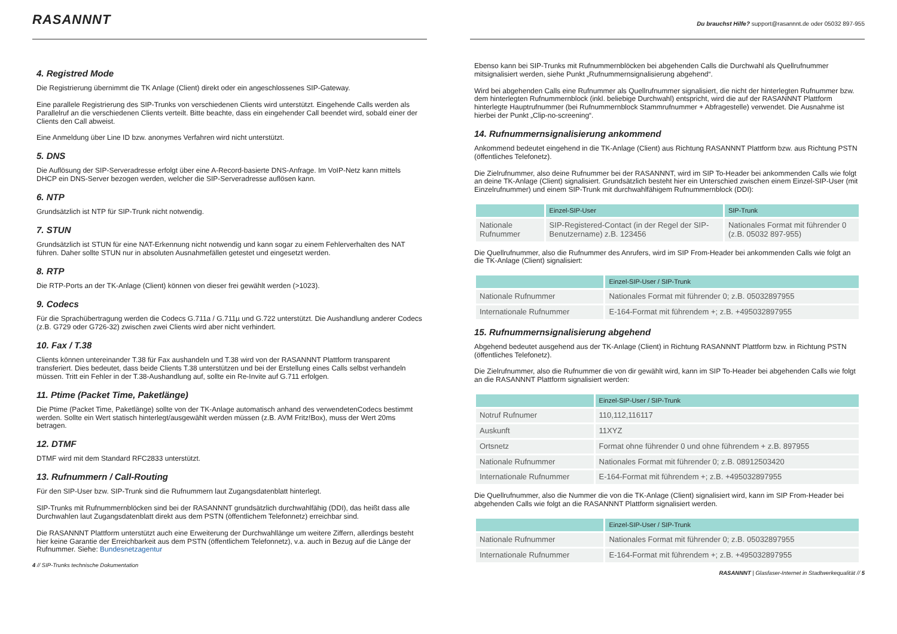RASANNNT
4. Registred Mode
Die Registrierung übernimmt die TK Anlage (Client) direkt oder ein angeschlossenes SIP-Gateway.
Eine parallele Registrierung des SIP-Trunks von verschiedenen Clients wird unterstützt. Eingehende Calls werden als Parallelruf an die verschiedenen Clients verteilt. Bitte beachte, dass ein eingehender Call beendet wird, sobald einer der Clients den Call abweist.
Eine Anmeldung über Line ID bzw. anonymes Verfahren wird nicht unterstützt.
5. DNS
Die Auflösung der SIP-Serveradresse erfolgt über eine A-Record-basierte DNS-Anfrage. Im VoIP-Netz kann mittels DHCP ein DNS-Server bezogen werden, welcher die SIP-Serveradresse auflösen kann.
6. NTP
Grundsätzlich ist NTP für SIP-Trunk nicht notwendig.
7. STUN
Grundsätzlich ist STUN für eine NAT-Erkennung nicht notwendig und kann sogar zu einem Fehlerverhalten des NAT führen. Daher sollte STUN nur in absoluten Ausnahmefällen getestet und eingesetzt werden.
8. RTP
Die RTP-Ports an der TK-Anlage (Client) können von dieser frei gewählt werden (>1023).
9. Codecs
Für die Sprachübertragung werden die Codecs G.711a / G.711µ und G.722 unterstützt. Die Aushandlung anderer Codecs (z.B. G729 oder G726-32) zwischen zwei Clients wird aber nicht verhindert.
10. Fax / T.38
Clients können untereinander T.38 für Fax aushandeln und T.38 wird von der RASANNNT Plattform transparent transferiert. Dies bedeutet, dass beide Clients T.38 unterstützen und bei der Erstellung eines Calls selbst verhandeln müssen. Tritt ein Fehler in der T.38-Aushandlung auf, sollte ein Re-Invite auf G.711 erfolgen.
11. Ptime (Packet Time, Paketlänge)
Die Ptime (Packet Time, Paketlänge) sollte von der TK-Anlage automatisch anhand des verwendetenCodecs bestimmt werden. Sollte ein Wert statisch hinterlegt/ausgewählt werden müssen (z.B. AVM Fritz!Box), muss der Wert 20ms betragen.
12. DTMF
DTMF wird mit dem Standard RFC2833 unterstützt.
13. Rufnummern / Call-Routing
Für den SIP-User bzw. SIP-Trunk sind die Rufnummern laut Zugangsdatenblatt hinterlegt.
SIP-Trunks mit Rufnummernblöcken sind bei der RASANNNT grundsätzlich durchwahlfähig (DDI), das heißt dass alle Durchwahlen laut Zugangsdatenblatt direkt aus dem PSTN (öffentlichem Telefonnetz) erreichbar sind.
Die RASANNNT Plattform unterstützt auch eine Erweiterung der Durchwahllänge um weitere Ziffern, allerdings besteht hier keine Garantie der Erreichbarkeit aus dem PSTN (öffentlichem Telefonnetz), v.a. auch in Bezug auf die Länge der Rufnummer. Siehe: Bundesnetzagentur
4 // SIP-Trunks technische Dokumentation
Du brauchst Hilfe? support@rasannnt.de oder 05032 897-955
Ebenso kann bei SIP-Trunks mit Rufnummernblöcken bei abgehenden Calls die Durchwahl als Quellrufnummer mitsignalisiert werden, siehe Punkt „Rufnummernsignalisierung abgehend“.
Wird bei abgehenden Calls eine Rufnummer als Quellrufnummer signalisiert, die nicht der hinterlegten Rufnummer bzw. dem hinterlegten Rufnummernblock (inkl. beliebige Durchwahl) entspricht, wird die auf der RASANNNT Plattform hinterlegte Hauptrufnummer (bei Rufnummernblock Stammrufnummer + Abfragestelle) verwendet. Die Ausnahme ist hierbei der Punkt „Clip-no-screening“.
14. Rufnummernsignalisierung ankommend
Ankommend bedeutet eingehend in die TK-Anlage (Client) aus Richtung RASANNNT Plattform bzw. aus Richtung PSTN (öffentliches Telefonetz).
Die Zielrufnummer, also deine Rufnummer bei der RASANNNT, wird im SIP To-Header bei ankommenden Calls wie folgt an deine TK-Anlage (Client) signalisiert. Grundsätzlich besteht hier ein Unterschied zwischen einem Einzel-SIP-User (mit Einzelrufnummer) und einem SIP-Trunk mit durchwahlfähigem Rufnummernblock (DDI):
| | Einzel-SIP-User | SIP-Trunk |
| --- | --- | --- |
| Nationale Rufnummer | SIP-Registered-Contact (in der Regel der SIP-Benutzername) z.B. 123456 | Nationales Format mit führender 0 (z.B. 05032 897-955) |
Die Quellrufnummer, also die Rufnummer des Anrufers, wird im SIP From-Header bei ankommenden Calls wie folgt an die TK-Anlage (Client) signalisiert:
| | Einzel-SIP-User / SIP-Trunk |
| --- | --- |
| Nationale Rufnummer | Nationales Format mit führender 0; z.B. 05032897955 |
| Internationale Rufnummer | E-164-Format mit führendem +; z.B. +495032897955 |
15. Rufnummernsignalisierung abgehend
Abgehend bedeutet ausgehend aus der TK-Anlage (Client) in Richtung RASANNNT Plattform bzw. in Richtung PSTN (öffentliches Telefonetz).
Die Zielrufnummer, also die Rufnummer die von dir gewählt wird, kann im SIP To-Header bei abgehenden Calls wie folgt an die RASANNNT Plattform signalisiert werden:
| | Einzel-SIP-User / SIP-Trunk |
| --- | --- |
| Notruf Rufnumer | 110,112,116117 |
| Auskunft | 11XYZ |
| Ortsnetz | Format ohne führender 0 und ohne führendem + z.B. 897955 |
| Nationale Rufnummer | Nationales Format mit führender 0; z.B. 08912503420 |
| Internationale Rufnummer | E-164-Format mit führendem +; z.B. +495032897955 |
Die Quellrufnummer, also die Nummer die von die TK-Anlage (Client) signalisiert wird, kann im SIP From-Header bei abgehenden Calls wie folgt an die RASANNNT Plattform signalisiert werden.
| | Einzel-SIP-User / SIP-Trunk |
| --- | --- |
| Nationale Rufnummer | Nationales Format mit führender 0; z.B. 05032897955 |
| Internationale Rufnummer | E-164-Format mit führendem +; z.B. +495032897955 |
RASANNNT | Glasfaser-Internet in Stadtwerkequalität // 5